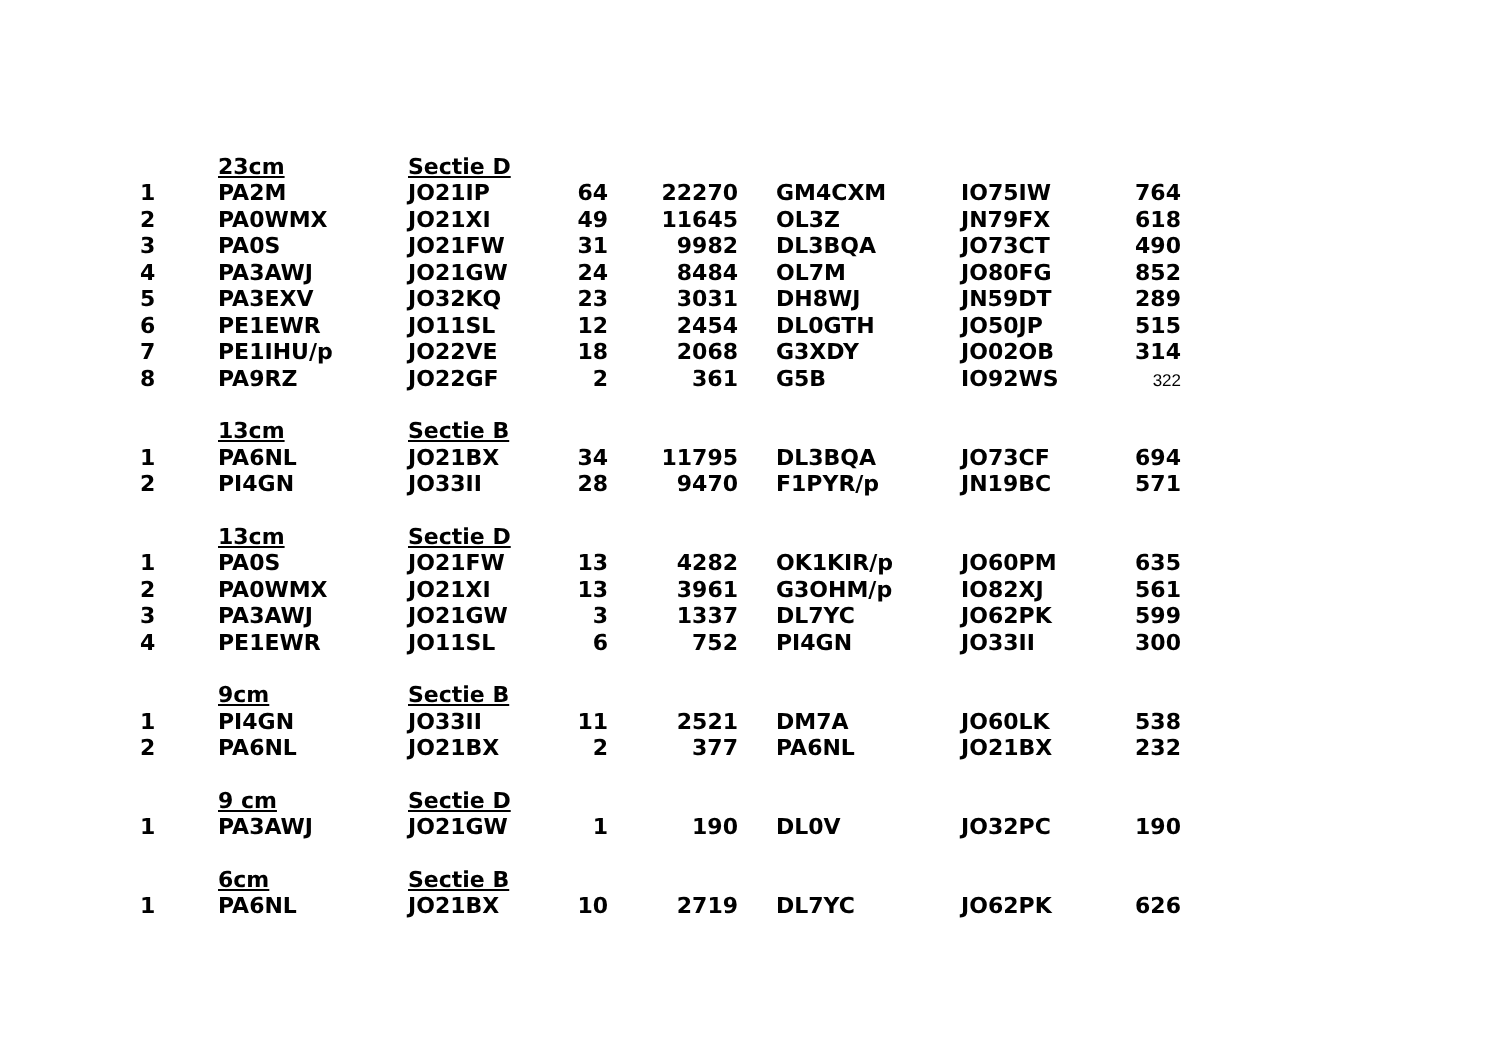| | 23cm | Sectie D | | | | | |
| 1 | PA2M | JO21IP | 64 | 22270 | GM4CXM | IO75IW | 764 |
| 2 | PA0WMX | JO21XI | 49 | 11645 | OL3Z | JN79FX | 618 |
| 3 | PA0S | JO21FW | 31 | 9982 | DL3BQA | JO73CT | 490 |
| 4 | PA3AWJ | JO21GW | 24 | 8484 | OL7M | JO80FG | 852 |
| 5 | PA3EXV | JO32KQ | 23 | 3031 | DH8WJ | JN59DT | 289 |
| 6 | PE1EWR | JO11SL | 12 | 2454 | DL0GTH | JO50JP | 515 |
| 7 | PE1IHU/p | JO22VE | 18 | 2068 | G3XDY | JO02OB | 314 |
| 8 | PA9RZ | JO22GF | 2 | 361 | G5B | IO92WS | 322 |
| | 13cm | Sectie B | | | | | |
| 1 | PA6NL | JO21BX | 34 | 11795 | DL3BQA | JO73CF | 694 |
| 2 | PI4GN | JO33II | 28 | 9470 | F1PYR/p | JN19BC | 571 |
| | 13cm | Sectie D | | | | | |
| 1 | PA0S | JO21FW | 13 | 4282 | OK1KIR/p | JO60PM | 635 |
| 2 | PA0WMX | JO21XI | 13 | 3961 | G3OHM/p | IO82XJ | 561 |
| 3 | PA3AWJ | JO21GW | 3 | 1337 | DL7YC | JO62PK | 599 |
| 4 | PE1EWR | JO11SL | 6 | 752 | PI4GN | JO33II | 300 |
| | 9cm | Sectie B | | | | | |
| 1 | PI4GN | JO33II | 11 | 2521 | DM7A | JO60LK | 538 |
| 2 | PA6NL | JO21BX | 2 | 377 | PA6NL | JO21BX | 232 |
| | 9 cm | Sectie D | | | | | |
| 1 | PA3AWJ | JO21GW | 1 | 190 | DL0V | JO32PC | 190 |
| | 6cm | Sectie B | | | | | |
| 1 | PA6NL | JO21BX | 10 | 2719 | DL7YC | JO62PK | 626 |